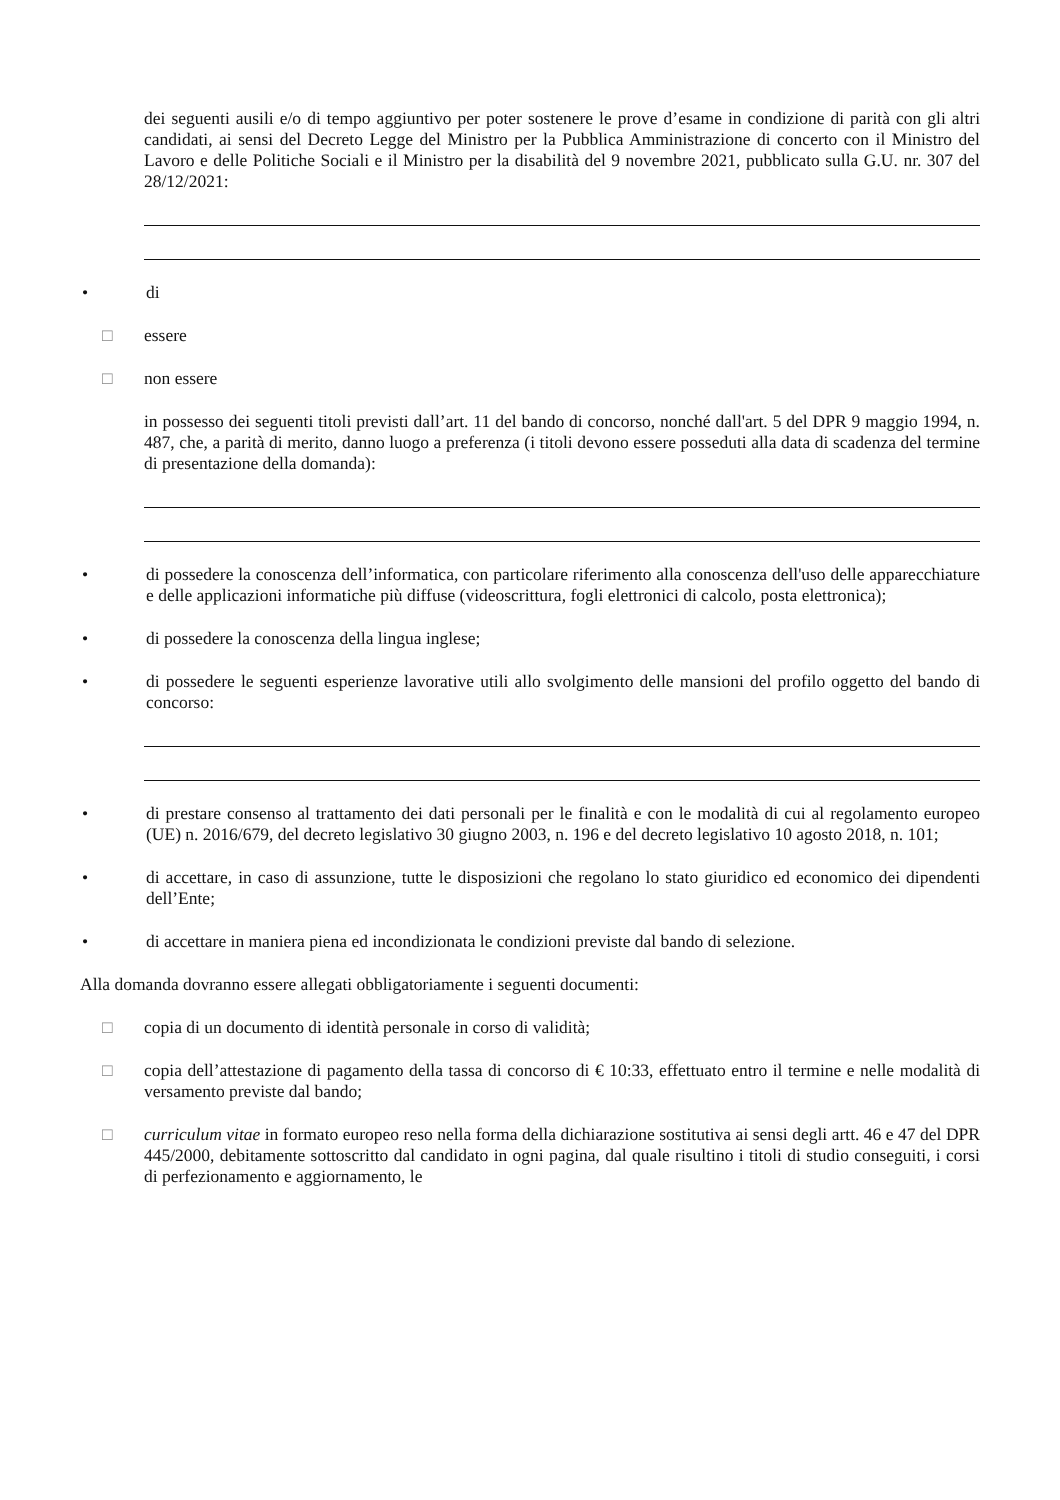dei seguenti ausili e/o di tempo aggiuntivo per poter sostenere le prove d’esame in condizione di parità con gli altri candidati, ai sensi del Decreto Legge del Ministro per la Pubblica Amministrazione di concerto con il Ministro del Lavoro e delle Politiche Sociali e il Ministro per la disabilità del 9 novembre 2021, pubblicato sulla G.U. nr. 307 del 28/12/2021:
• di
□ essere
□ non essere
in possesso dei seguenti titoli previsti dall’art. 11 del bando di concorso, nonché dall'art. 5 del DPR 9 maggio 1994, n. 487, che, a parità di merito, danno luogo a preferenza (i titoli devono essere posseduti alla data di scadenza del termine di presentazione della domanda):
• di possedere la conoscenza dell’informatica, con particolare riferimento alla conoscenza dell'uso delle apparecchiature e delle applicazioni informatiche più diffuse (videoscrittura, fogli elettronici di calcolo, posta elettronica);
• di possedere la conoscenza della lingua inglese;
• di possedere le seguenti esperienze lavorative utili allo svolgimento delle mansioni del profilo oggetto del bando di concorso:
• di prestare consenso al trattamento dei dati personali per le finalità e con le modalità di cui al regolamento europeo (UE) n. 2016/679, del decreto legislativo 30 giugno 2003, n. 196 e del decreto legislativo 10 agosto 2018, n. 101;
• di accettare, in caso di assunzione, tutte le disposizioni che regolano lo stato giuridico ed economico dei dipendenti dell’Ente;
• di accettare in maniera piena ed incondizionata le condizioni previste dal bando di selezione.
Alla domanda dovranno essere allegati obbligatoriamente i seguenti documenti:
□ copia di un documento di identità personale in corso di validità;
□ copia dell’attestazione di pagamento della tassa di concorso di € 10:33, effettuato entro il termine e nelle modalità di versamento previste dal bando;
□ curriculum vitae in formato europeo reso nella forma della dichiarazione sostitutiva ai sensi degli artt. 46 e 47 del DPR 445/2000, debitamente sottoscritto dal candidato in ogni pagina, dal quale risultino i titoli di studio conseguiti, i corsi di perfezionamento e aggiornamento, le